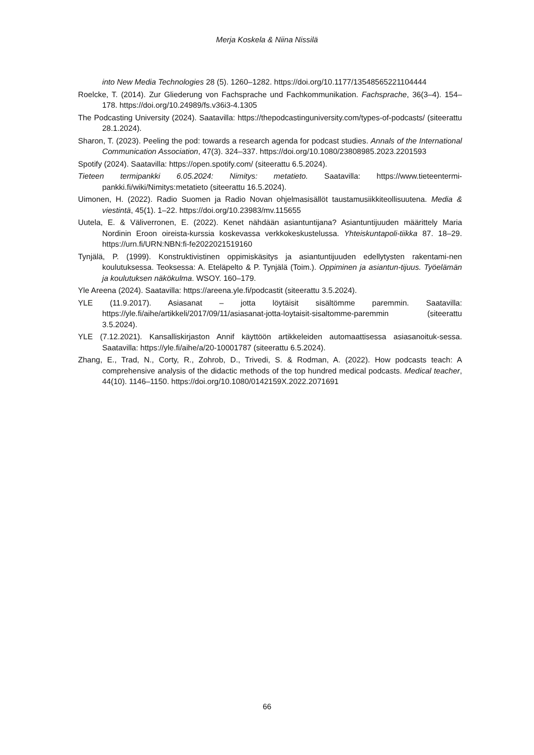Merja Koskela & Niina Nissilä
into New Media Technologies 28 (5). 1260–1282. https://doi.org/10.1177/13548565221104444
Roelcke, T. (2014). Zur Gliederung von Fachsprache und Fachkommunikation. Fachsprache, 36(3–4). 154–178. https://doi.org/10.24989/fs.v36i3-4.1305
The Podcasting University (2024). Saatavilla: https://thepodcastinguniversity.com/types-of-podcasts/ (siteerattu 28.1.2024).
Sharon, T. (2023). Peeling the pod: towards a research agenda for podcast studies. Annals of the International Communication Association, 47(3). 324–337. https://doi.org/10.1080/23808985.2023.2201593
Spotify (2024). Saatavilla: https://open.spotify.com/ (siteerattu 6.5.2024).
Tieteen termipankki 6.05.2024: Nimitys: metatieto. Saatavilla: https://www.tieteentermi-pankki.fi/wiki/Nimitys:metatieto (siteerattu 16.5.2024).
Uimonen, H. (2022). Radio Suomen ja Radio Novan ohjelmasisällöt taustamusiikkiteollisuutena. Media & viestintä, 45(1). 1–22. https://doi.org/10.23983/mv.115655
Uutela, E. & Väliverronen, E. (2022). Kenet nähdään asiantuntijana? Asiantuntijuuden määrittely Maria Nordinin Eroon oireista-kurssia koskevassa verkkokeskustelussa. Yhteiskuntapoli-tiikka 87. 18–29. https://urn.fi/URN:NBN:fi-fe2022021519160
Tynjälä, P. (1999). Konstruktivistinen oppimiskäsitys ja asiantuntijuuden edellytysten rakentami-nen koulutuksessa. Teoksessa: A. Eteläpelto & P. Tynjälä (Toim.). Oppiminen ja asiantun-tijuus. Työelämän ja koulutuksen näkökulma. WSOY. 160–179.
Yle Areena (2024). Saatavilla: https://areena.yle.fi/podcastit (siteerattu 3.5.2024).
YLE (11.9.2017). Asiasanat – jotta löytäisit sisältömme paremmin. Saatavilla: https://yle.fi/aihe/artikkeli/2017/09/11/asiasanat-jotta-loytaisit-sisaltomme-paremmin (siteerattu 3.5.2024).
YLE (7.12.2021). Kansalliskirjaston Annif käyttöön artikkeleiden automaattisessa asiasanoituk-sessa. Saatavilla: https://yle.fi/aihe/a/20-10001787 (siteerattu 6.5.2024).
Zhang, E., Trad, N., Corty, R., Zohrob, D., Trivedi, S. & Rodman, A. (2022). How podcasts teach: A comprehensive analysis of the didactic methods of the top hundred medical podcasts. Medical teacher, 44(10). 1146–1150. https://doi.org/10.1080/0142159X.2022.2071691
66